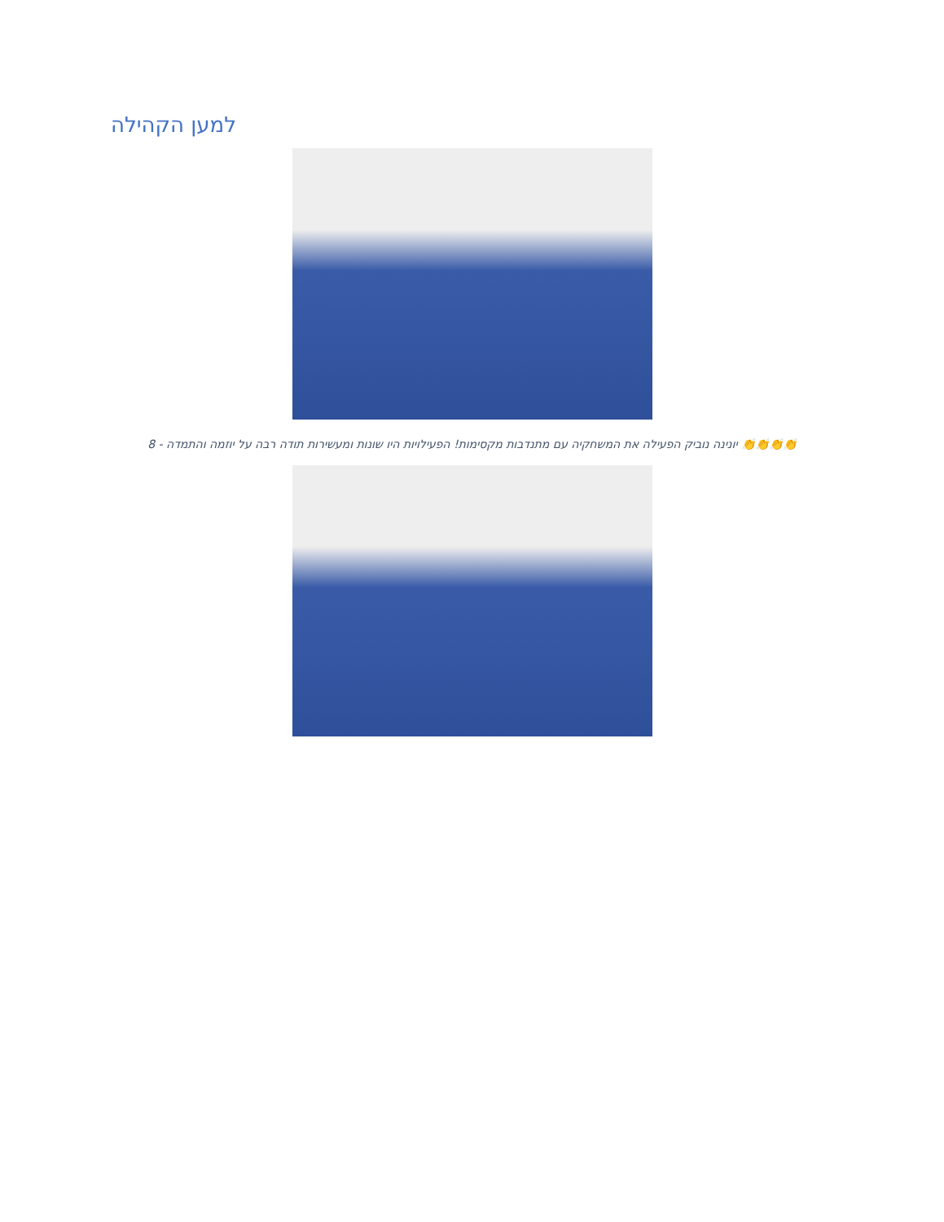למען הקהילה
👏👏👏👏 יונינה נוביק הפעילה את המשחקיה עם מתנדבות מקסימות! הפעילויות היו שונות ומעשירות תודה רבה על יוזמה והתמדה - 8